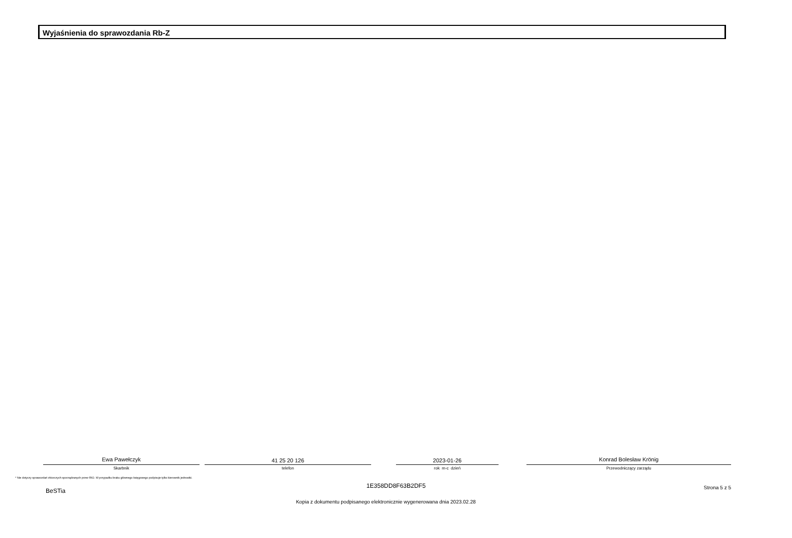Wyjaśnienia do sprawozdania Rb-Z
Ewa Pawełczyk
Skarbnik
41 25 20 126
telefon
2023-01-26
rok m-c dzień
Konrad Bolesław Krönig
Przewodniczący zarządu
* Nie dotyczy sprawozdań zbiorczych sporządzanych przez RIO. W przypadku braku głównego księgowego podpisuje tylko kierownik jednostki.
BeSTia
1E358DD8F63B2DF5 Strona 5 z 5
Kopia z dokumentu podpisanego elektronicznie wygenerowana dnia 2023.02.28